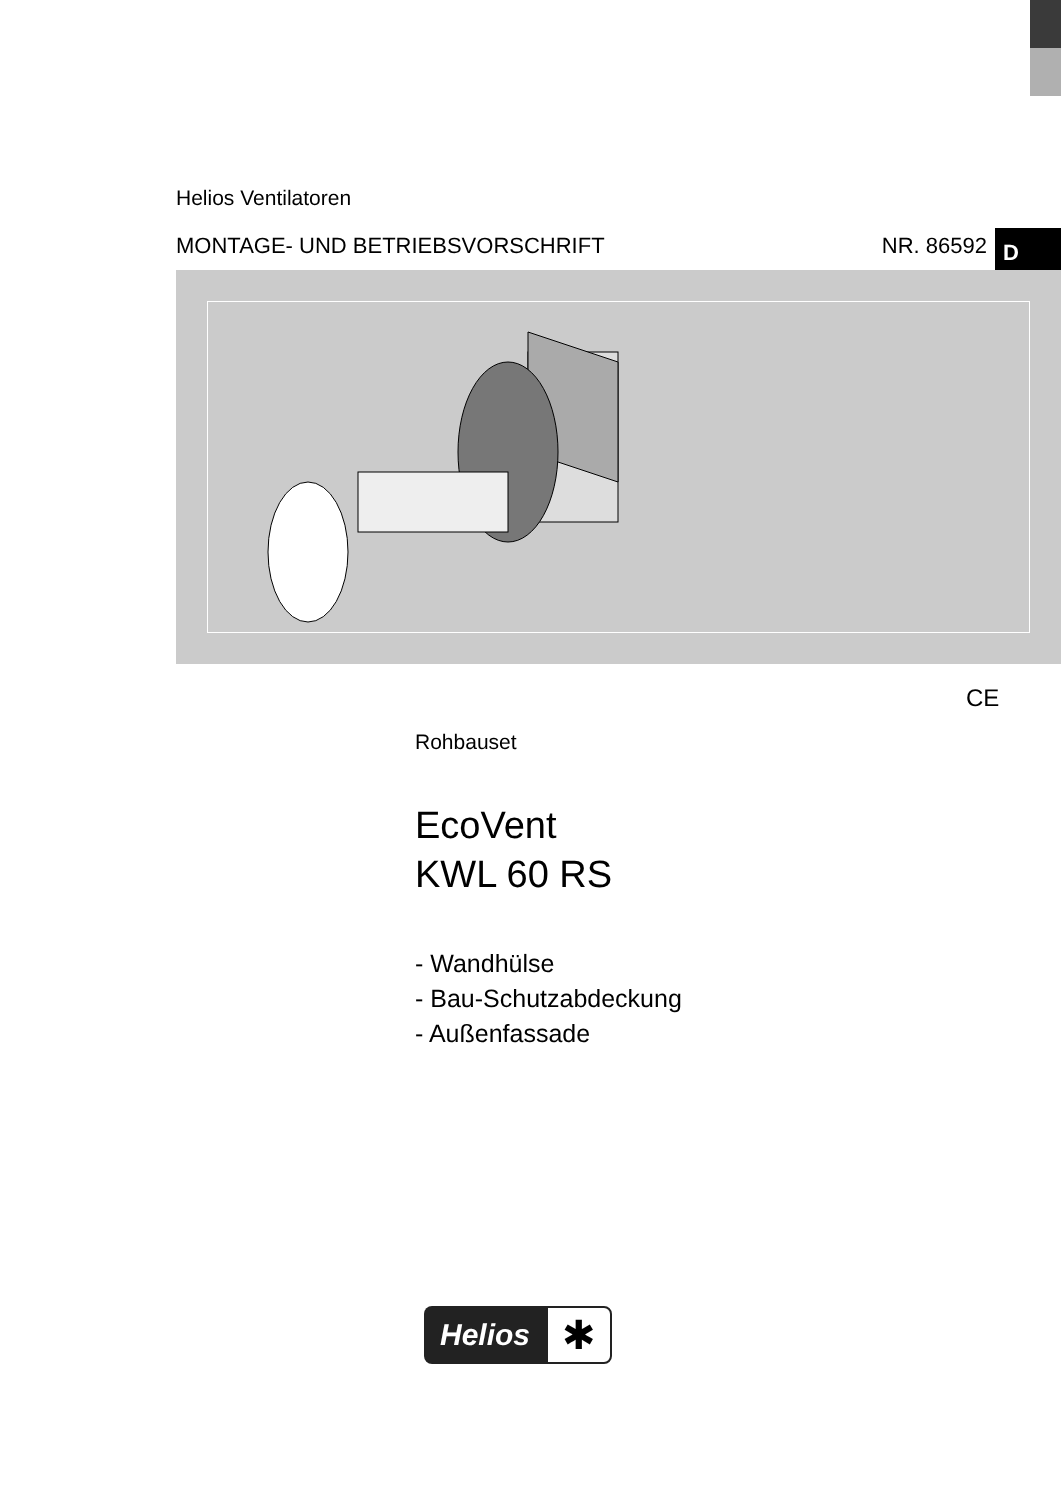Helios Ventilatoren
MONTAGE- UND BETRIEBSVORSCHRIFT NR. 86592 D
CE
Rohbauset
EcoVent
KWL 60 RS
- Wandhülse
- Bau-Schutzabdeckung
- Außenfassade
Helios ✱